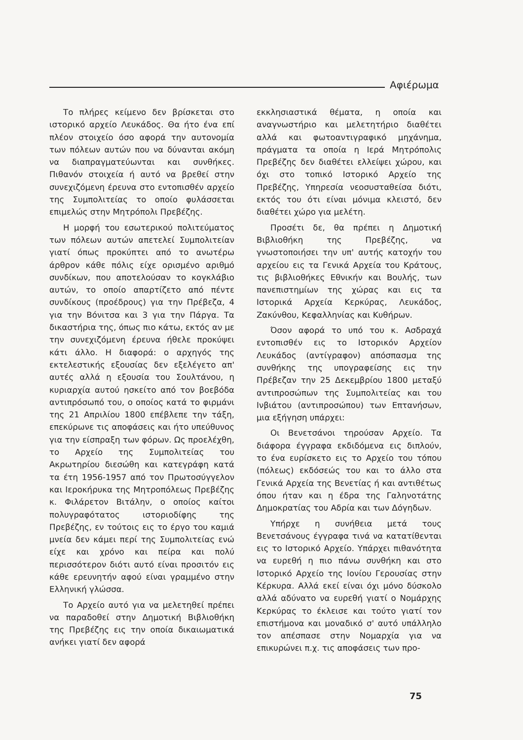Αφιέρωμα
Το πλήρες κείμενο δεν βρίσκεται στο ιστορικό αρχείο Λευκάδος. Θα ήτο ένα επί πλέον στοιχείο όσο αφορά την αυτονομία των πόλεων αυτών που να δύνανται ακόμη να διαπραγματεύωνται και συνθήκες. Πιθανόν στοιχεία ή αυτό να βρεθεί στην συνεχιζόμενη έρευνα στο εντοπισθέν αρχείο της Συμπολιτείας το οποίο φυλάσσεται επιμελώς στην Μητρόπολι Πρεβέζης.
Η μορφή του εσωτερικού πολιτεύματος των πόλεων αυτών απετελεί Συμπολιτείαν γιατί όπως προκύπτει από το ανωτέρω άρθρον κάθε πόλις είχε ορισμένο αριθμό συνδίκων, που αποτελούσαν το κογκλάβιο αυτών, το οποίο απαρτίζετο από πέντε συνδίκους (προέδρους) για την Πρέβεζα, 4 για την Βόνιτσα και 3 για την Πάργα. Τα δικαστήρια της, όπως πιο κάτω, εκτός αν με την συνεχιζόμενη έρευνα ήθελε προκύψει κάτι άλλο. Η διαφορά: ο αρχηγός της εκτελεστικής εξουσίας δεν εξελέγετο απ' αυτές αλλά η εξουσία του Σουλτάνου, η κυριαρχία αυτού ησκείτο από τον βοεβόδα αντιπρόσωπό του, ο οποίος κατά το φιρμάνι της 21 Απριλίου 1800 επέβλεπε την τάξη, επεκύρωνε τις αποφάσεις και ήτο υπεύθυνος για την είσπραξη των φόρων. Ως προελέχθη, το Αρχείο της Συμπολιτείας του Ακρωτηρίου διεσώθη και κατεγράφη κατά τα έτη 1956-1957 από τον Πρωτοσύγγελον και Ιεροκήρυκα της Μητροπόλεως Πρεβέζης κ. Φιλάρετον Βιτάλην, ο οποίος καίτοι πολυγραφότατος ιστοριοδίφης της Πρεβέζης, εν τούτοις εις το έργο του καμιά μνεία δεν κάμει περί της Συμπολιτείας ενώ είχε και χρόνο και πείρα και πολύ περισσότερον διότι αυτό είναι προσιτόν εις κάθε ερευνητήν αφού είναι γραμμένο στην Ελληνική γλώσσα.
Το Αρχείο αυτό για να μελετηθεί πρέπει να παραδοθεί στην Δημοτική Βιβλιοθήκη της Πρεβέζης εις την οποία δικαιωματικά ανήκει γιατί δεν αφορά
εκκλησιαστικά θέματα, η οποία και αναγνωστήριο και μελετητήριο διαθέτει αλλά και φωτοαντιγραφικό μηχάνημα, πράγματα τα οποία η Ιερά Μητρόπολις Πρεβέζης δεν διαθέτει ελλείψει χώρου, και όχι στο τοπικό Ιστορικό Αρχείο της Πρεβέζης, Υπηρεσία νεοσυσταθείσα διότι, εκτός του ότι είναι μόνιμα κλειστό, δεν διαθέτει χώρο για μελέτη.
Προσέτι δε, θα πρέπει η Δημοτική Βιβλιοθήκη της Πρεβέζης, να γνωστοποιήσει την υπ' αυτής κατοχήν του αρχείου εις τα Γενικά Αρχεία του Κράτους, τις βιβλιοθήκες Εθνικήν και Βουλής, των πανεπιστημίων της χώρας και εις τα Ιστορικά Αρχεία Κερκύρας, Λευκάδος, Ζακύνθου, Κεφαλληνίας και Κυθήρων.
Όσον αφορά το υπό του κ. Ασδραχά εντοπισθέν εις το Ιστορικόν Αρχείον Λευκάδος (αντίγραφον) απόσπασμα της συνθήκης της υπογραφείσης εις την Πρέβεζαν την 25 Δεκεμβρίου 1800 μεταξύ αντιπροσώπων της Συμπολιτείας και του Ινβιάτου (αντιπροσώπου) των Επτανήσων, μια εξήγηση υπάρχει:
Οι Βενετσάνοι τηρούσαν Αρχείο. Τα διάφορα έγγραφα εκδιδόμενα εις διπλούν, το ένα ευρίσκετο εις το Αρχείο του τόπου (πόλεως) εκδόσεώς του και το άλλο στα Γενικά Αρχεία της Βενετίας ή και αντιθέτως όπου ήταν και η έδρα της Γαληνοτάτης Δημοκρατίας του Αδρία και των Δόγηδων.
Υπήρχε η συνήθεια μετά τους Βενετσάνους έγγραφα τινά να κατατίθενται εις το Ιστορικό Αρχείο. Υπάρχει πιθανότητα να ευρεθή η πιο πάνω συνθήκη και στο Ιστορικό Αρχείο της Ιονίου Γερουσίας στην Κέρκυρα. Αλλά εκεί είναι όχι μόνο δύσκολο αλλά αδύνατο να ευρεθή γιατί ο Νομάρχης Κερκύρας το έκλεισε και τούτο γιατί τον επιστήμονα και μοναδικό σ' αυτό υπάλληλο τον απέσπασε στην Νομαρχία για να επικυρώνει π.χ. τις αποφάσεις των προ-
75